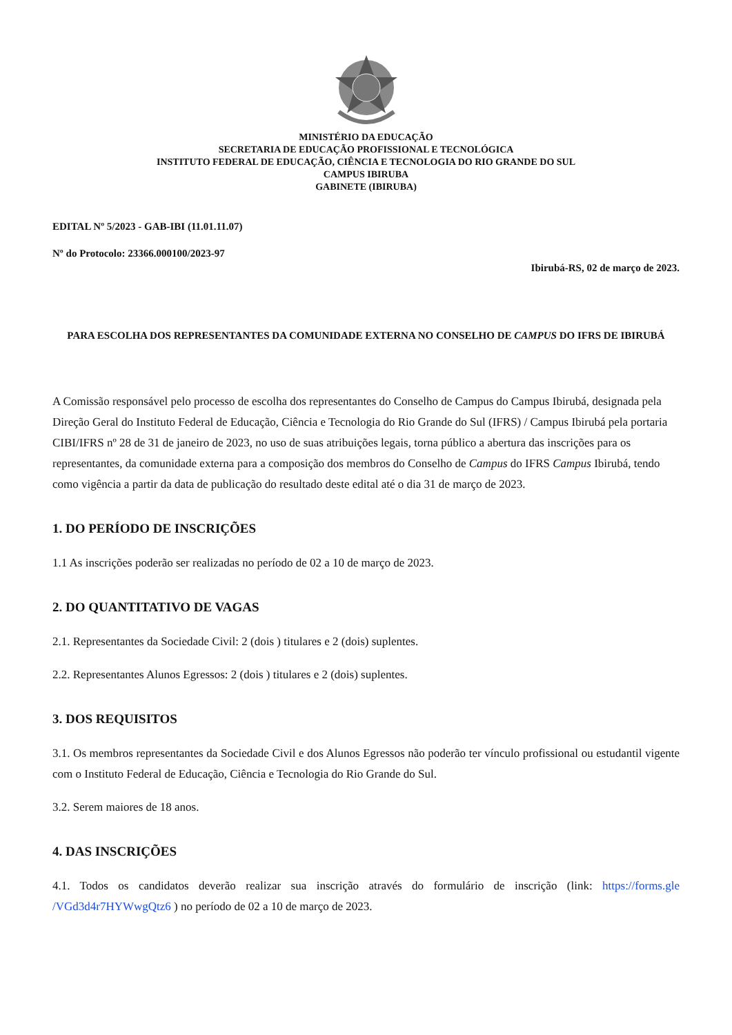MINISTÉRIO DA EDUCAÇÃO
SECRETARIA DE EDUCAÇÃO PROFISSIONAL E TECNOLÓGICA
INSTITUTO FEDERAL DE EDUCAÇÃO, CIÊNCIA E TECNOLOGIA DO RIO GRANDE DO SUL
CAMPUS IBIRUBA
GABINETE (IBIRUBA)
EDITAL Nº 5/2023 - GAB-IBI (11.01.11.07)
Nº do Protocolo: 23366.000100/2023-97
Ibirubá-RS, 02 de março de 2023.
PARA ESCOLHA DOS REPRESENTANTES DA COMUNIDADE EXTERNA NO CONSELHO DE CAMPUS DO IFRS DE IBIRUBÁ
A Comissão responsável pelo processo de escolha dos representantes do Conselho de Campus do Campus Ibirubá, designada pela Direção Geral do Instituto Federal de Educação, Ciência e Tecnologia do Rio Grande do Sul (IFRS) / Campus Ibirubá pela portaria CIBI/IFRS nº 28 de 31 de janeiro de 2023, no uso de suas atribuições legais, torna público a abertura das inscrições para os representantes, da comunidade externa para a composição dos membros do Conselho de Campus do IFRS Campus Ibirubá, tendo como vigência a partir da data de publicação do resultado deste edital até o dia 31 de março de 2023.
1. DO PERÍODO DE INSCRIÇÕES
1.1 As inscrições poderão ser realizadas no período de 02 a 10 de março de 2023.
2. DO QUANTITATIVO DE VAGAS
2.1. Representantes da Sociedade Civil: 2 (dois ) titulares e 2 (dois) suplentes.
2.2. Representantes Alunos Egressos: 2 (dois ) titulares e 2 (dois) suplentes.
3. DOS REQUISITOS
3.1. Os membros representantes da Sociedade Civil e dos Alunos Egressos não poderão ter vínculo profissional ou estudantil vigente com o Instituto Federal de Educação, Ciência e Tecnologia do Rio Grande do Sul.
3.2. Serem maiores de 18 anos.
4. DAS INSCRIÇÕES
4.1. Todos os candidatos deverão realizar sua inscrição através do formulário de inscrição (link: https://forms.gle /VGd3d4r7HYWwgQtz6 ) no período de 02 a 10 de março de 2023.